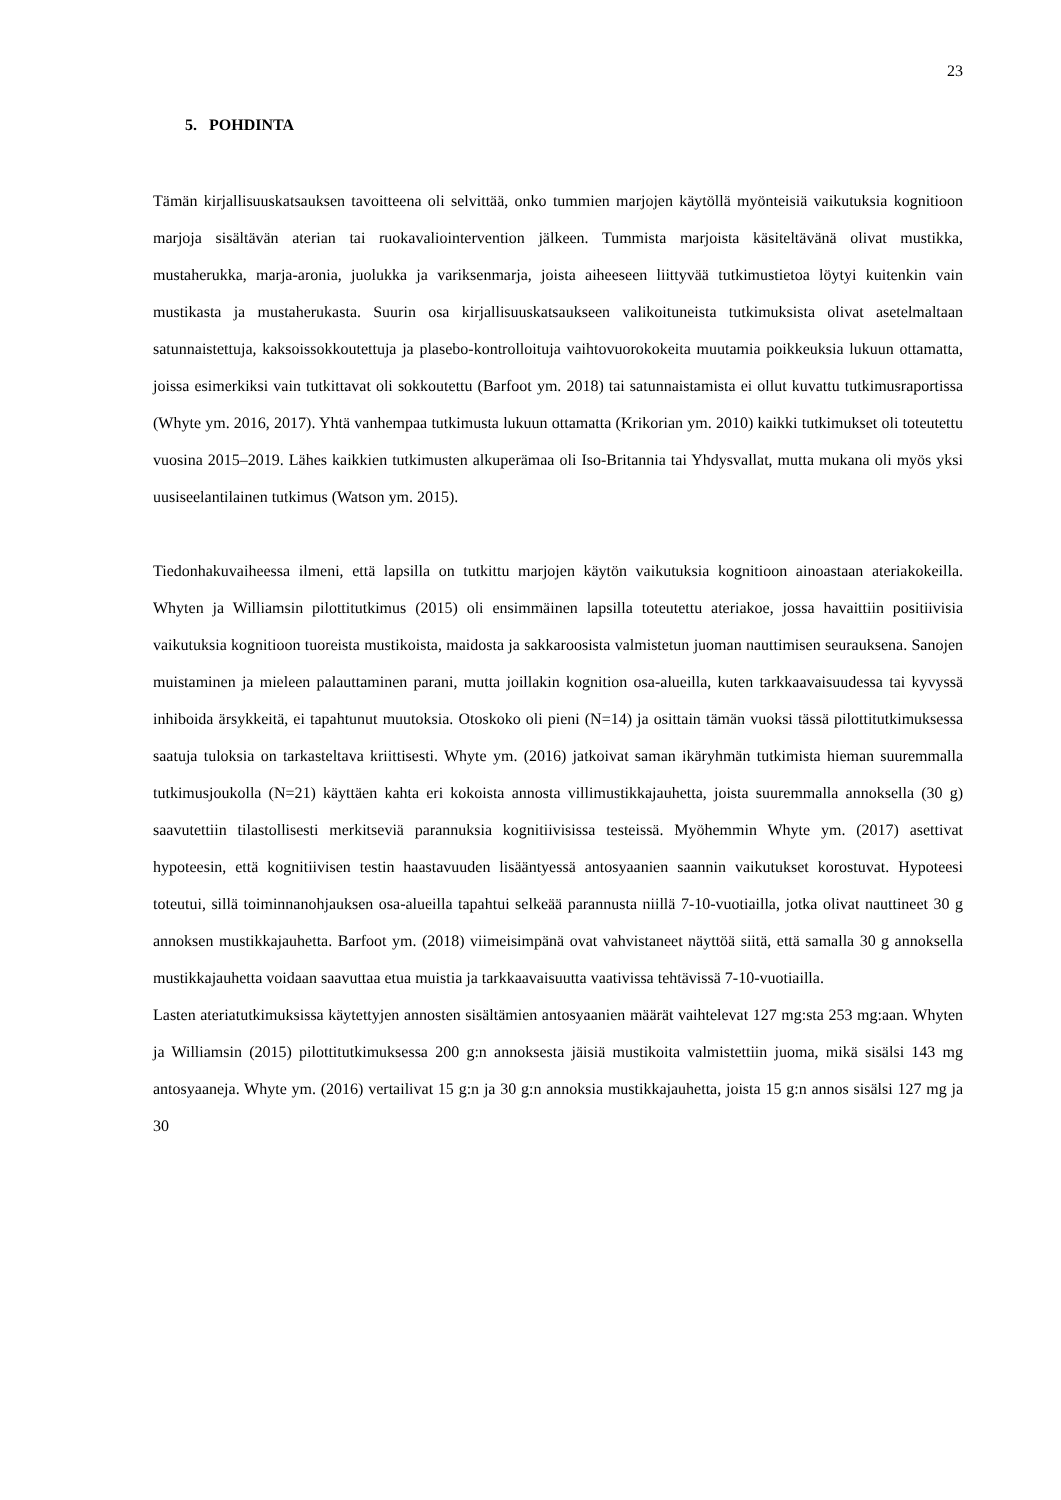23
5. POHDINTA
Tämän kirjallisuuskatsauksen tavoitteena oli selvittää, onko tummien marjojen käytöllä myönteisiä vaikutuksia kognitioon marjoja sisältävän aterian tai ruokavaliointervention jälkeen. Tummista marjoista käsiteltävänä olivat mustikka, mustaherukka, marja-aronia, juolukka ja variksenmarja, joista aiheeseen liittyvää tutkimustietoa löytyi kuitenkin vain mustikasta ja mustaherukasta. Suurin osa kirjallisuuskatsaukseen valikoituneista tutkimuksista olivat asetelmaltaan satunnaistettuja, kaksoissokkoutettuja ja plasebo-kontrolloituja vaihtovuorokokeita muutamia poikkeuksia lukuun ottamatta, joissa esimerkiksi vain tutkittavat oli sokkoutettu (Barfoot ym. 2018) tai satunnaistamista ei ollut kuvattu tutkimusraportissa (Whyte ym. 2016, 2017). Yhtä vanhempaa tutkimusta lukuun ottamatta (Krikorian ym. 2010) kaikki tutkimukset oli toteutettu vuosina 2015–2019. Lähes kaikkien tutkimusten alkuperämaa oli Iso-Britannia tai Yhdysvallat, mutta mukana oli myös yksi uusiseelantilainen tutkimus (Watson ym. 2015).
Tiedonhakuvaiheessa ilmeni, että lapsilla on tutkittu marjojen käytön vaikutuksia kognitioon ainoastaan ateriakokeilla. Whyten ja Williamsin pilottitutkimus (2015) oli ensimmäinen lapsilla toteutettu ateriakoe, jossa havaittiin positiivisia vaikutuksia kognitioon tuoreista mustikoista, maidosta ja sakkaroosista valmistetun juoman nauttimisen seurauksena. Sanojen muistaminen ja mieleen palauttaminen parani, mutta joillakin kognition osa-alueilla, kuten tarkkaavaisuudessa tai kyvyssä inhiboida ärsykkeitä, ei tapahtunut muutoksia. Otoskoko oli pieni (N=14) ja osittain tämän vuoksi tässä pilottitutkimuksessa saatuja tuloksia on tarkasteltava kriittisesti. Whyte ym. (2016) jatkoivat saman ikäryhmän tutkimista hieman suuremmalla tutkimusjoukolla (N=21) käyttäen kahta eri kokoista annosta villimustikkajauhetta, joista suuremmalla annoksella (30 g) saavutettiin tilastollisesti merkitseviä parannuksia kognitiivisissa testeissä. Myöhemmin Whyte ym. (2017) asettivat hypoteesin, että kognitiivisen testin haastavuuden lisääntyessä antosyaanien saannin vaikutukset korostuvat. Hypoteesi toteutui, sillä toiminnanohjauksen osa-alueilla tapahtui selkeää parannusta niillä 7-10-vuotiailla, jotka olivat nauttineet 30 g annoksen mustikkajauhetta. Barfoot ym. (2018) viimeisimpänä ovat vahvistaneet näyttöä siitä, että samalla 30 g annoksella mustikkajauhetta voidaan saavuttaa etua muistia ja tarkkaavaisuutta vaativissa tehtävissä 7-10-vuotiailla.
Lasten ateriatutkimuksissa käytettyjen annosten sisältämien antosyaanien määrät vaihtelevat 127 mg:sta 253 mg:aan. Whyten ja Williamsin (2015) pilottitutkimuksessa 200 g:n annoksesta jäisiä mustikoita valmistettiin juoma, mikä sisälsi 143 mg antosyaaneja. Whyte ym. (2016) vertailivat 15 g:n ja 30 g:n annoksia mustikkajauhetta, joista 15 g:n annos sisälsi 127 mg ja 30